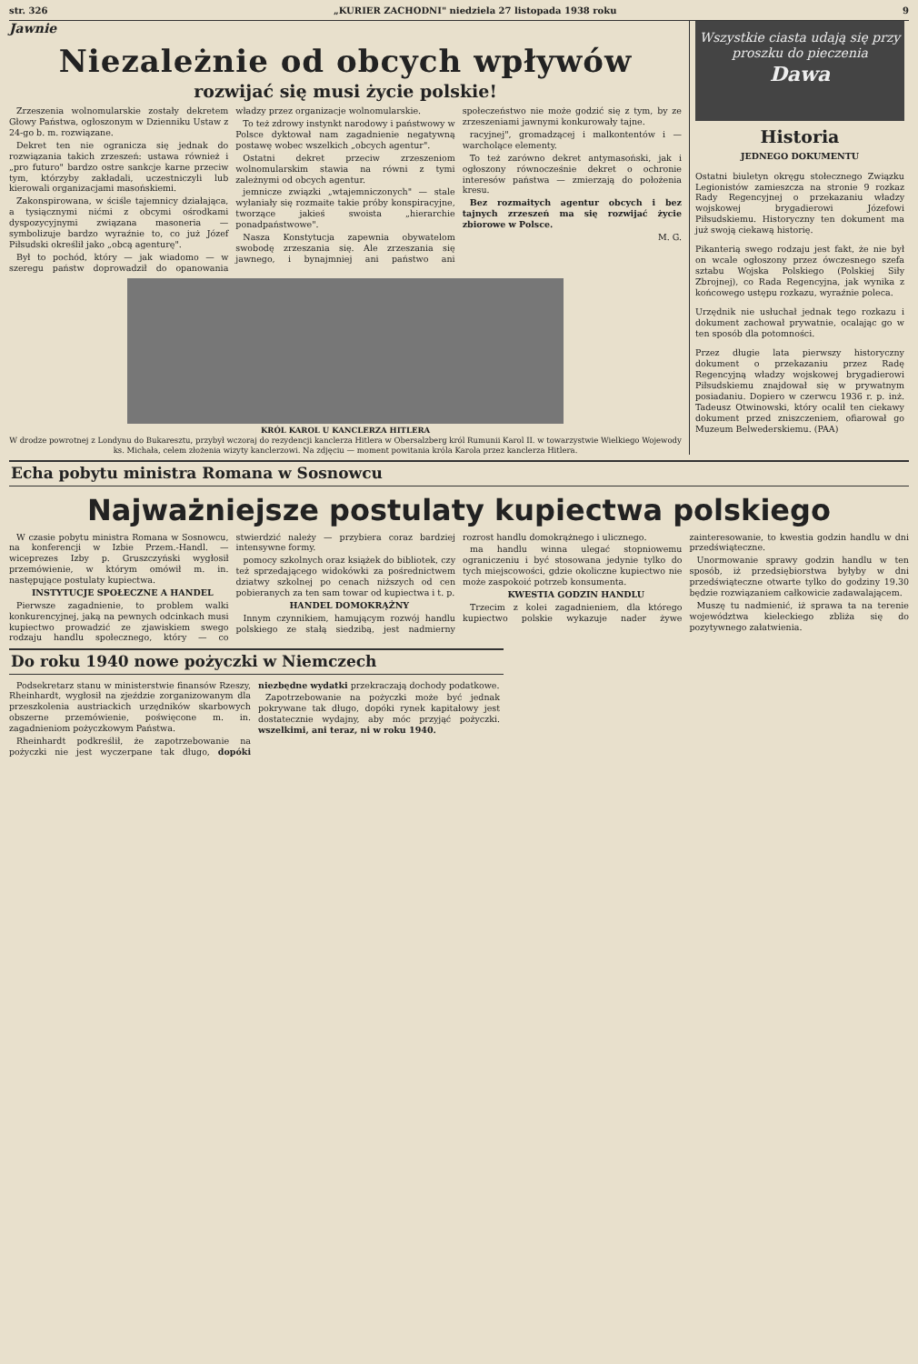str. 326 „KURIER ZACHODNI" niedziela 27 listopada 1938 roku 9
Jawnie
Niezależnie od obcych wpływów
rozwijać się musi życie polskie!
Zrzeszenia wolnomularskie zostały dekretem Głowy Państwa, ogłoszonym w Dzienniku Ustaw z 24-go b. m. rozwiązane.
Dekret ten nie ogranicza się jednak do rozwiązania takich zrzeszeń: ustawa również i „pro futuro" bardzo ostre sankcje karne przeciw tym, którzyby zakładali, uczestniczyli lub kierowali organizacjami masońskiemi.
Zakonspirowana, w ściśle tajemnicy działająca, a tysiącznymi nićmi z obcymi ośrodkami dyspozycyjnymi związana masoneria — symbolizuje bardzo wyraźnie to, co już Józef Piłsudski określił jako „obcą agenturę".
Był to pochód, który — jak wiadomo — w szeregu państw doprowadził do opanowania władzy przez organizacje wolnomularskie.
To też zdrowy instynkt narodowy i państwowy w Polsce dyktował nam zagadnienie negatywną postawę wobec wszelkich „obcych agentur".
Ostatni dekret przeciw zrzeszeniom wolnomularskim stawia na równi z tymi zależnymi od obcych agentur.
jemnicze związki „wtajemniczonych" — stale wyłaniały się rozmaite takie próby konspiracyjne, tworzące jakieś swoista „hierarchie ponadpaństwowe".
Nasza Konstytucja zapewnia obywatelom swobodę zrzeszania się. Ale zrzeszania się jawnego, i bynajmniej ani państwo ani społeczeństwo nie może godzić się z tym, by ze zrzeszeniami jawnymi konkurowały tajne.
racyjnej", gromadzącej i malkontentów i — warcholące elementy.
To też zarówno dekret antymasoński, jak i ogłoszony równocześnie dekret o ochronie interesów państwa — zmierzają do położenia kresu.
Bez rozmaitych agentur obcych i bez tajnych zrzeszeń ma się rozwijać życie zbiorowe w Polsce.
M. G.
KRÓL KAROL U KANCLERZA HITLERA
W drodze powrotnej z Londynu do Bukaresztu, przybył wczoraj do rezydencji kanclerza Hitlera w Obersalzberg król Rumunii Karol II. w towarzystwie Wielkiego Wojewody ks. Michała, celem złożenia wizyty kanclerzowi. Na zdjęciu — moment powitania króla Karola przez kanclerza Hitlera.
Wszystkie ciasta udają się przy proszku do pieczenia
Dawa
Historia
JEDNEGO DOKUMENTU
Ostatni biuletyn okręgu stołecznego Związku Legionistów zamieszcza na stronie 9 rozkaz Rady Regencyjnej o przekazaniu władzy wojskowej brygadierowi Józefowi Piłsudskiemu. Historyczny ten dokument ma już swoją ciekawą historię.
Pikanterią swego rodzaju jest fakt, że nie był on wcale ogłoszony przez ówczesnego szefa sztabu Wojska Polskiego (Polskiej Siły Zbrojnej), co Rada Regencyjna, jak wynika z końcowego ustępu rozkazu, wyraźnie poleca.
Urzędnik nie usłuchał jednak tego rozkazu i dokument zachował prywatnie, ocalając go w ten sposób dla potomności.
Przez długie lata pierwszy historyczny dokument o przekazaniu przez Radę Regencyjną władzy wojskowej brygadierowi Piłsudskiemu znajdował się w prywatnym posiadaniu. Dopiero w czerwcu 1936 r. p. inż. Tadeusz Otwinowski, który ocalił ten ciekawy dokument przed zniszczeniem, ofiarował go Muzeum Belwederskiemu. (PAA)
Echa pobytu ministra Romana w Sosnowcu
Najważniejsze postulaty kupiectwa polskiego
W czasie pobytu ministra Romana w Sosnowcu, na konferencji w Izbie Przem.-Handl. — wiceprezes Izby p. Gruszczyński wygłosił przemówienie, w którym omówił m. in. następujące postulaty kupiectwa.
INSTYTUCJE SPOŁECZNE A HANDEL
Pierwsze zagadnienie, to problem walki konkurencyjnej, jaką na pewnych odcinkach musi kupiectwo prowadzić ze zjawiskiem swego rodzaju handlu społecznego, który — co stwierdzić należy — przybiera coraz bardziej intensywne formy.
pomocy szkolnych oraz książek do bibliotek, czy też sprzedającego widokówki za pośrednictwem dziatwy szkolnej po cenach niższych od cen pobieranych za ten sam towar od kupiectwa i t. p.
HANDEL DOMOKRĄŻNY
Innym czynnikiem, hamującym rozwój handlu polskiego ze stałą siedzibą, jest nadmierny rozrost handlu domokrążnego i ulicznego.
ma handlu winna ulegać stopniowemu ograniczeniu i być stosowana jedynie tylko do tych miejscowości, gdzie okoliczne kupiectwo nie może zaspokoić potrzeb konsumenta.
KWESTIA GODZIN HANDLU
Trzecim z kolei zagadnieniem, dla którego kupiectwo polskie wykazuje nader żywe zainteresowanie, to kwestia godzin handlu w dni przedświąteczne.
Unormowanie sprawy godzin handlu w ten sposób, iż przedsiębiorstwa byłyby w dni przedświąteczne otwarte tylko do godziny 19.30 będzie rozwiązaniem całkowicie zadawalającem.
Muszę tu nadmienić, iż sprawa ta na terenie województwa kieleckiego zbliża się do pozytywnego załatwienia.
Do roku 1940 nowe pożyczki w Niemczech
Podsekretarz stanu w ministerstwie finansów Rzeszy, Rheinhardt, wygłosił na zjeździe zorganizowanym dla przeszkolenia austriackich urzędników skarbowych obszerne przemówienie, poświęcone m. in. zagadnieniom pożyczkowym Państwa.
Rheinhardt podkreślił, że zapotrzebowanie na pożyczki nie jest wyczerpane tak długo, dopóki niezbędne wydatki przekraczają dochody podatkowe.
Zapotrzebowanie na pożyczki może być jednak pokrywane tak długo, dopóki rynek kapitałowy jest dostatecznie wydajny, aby móc przyjąć pożyczki. wszelkimi, ani teraz, ni w roku 1940.